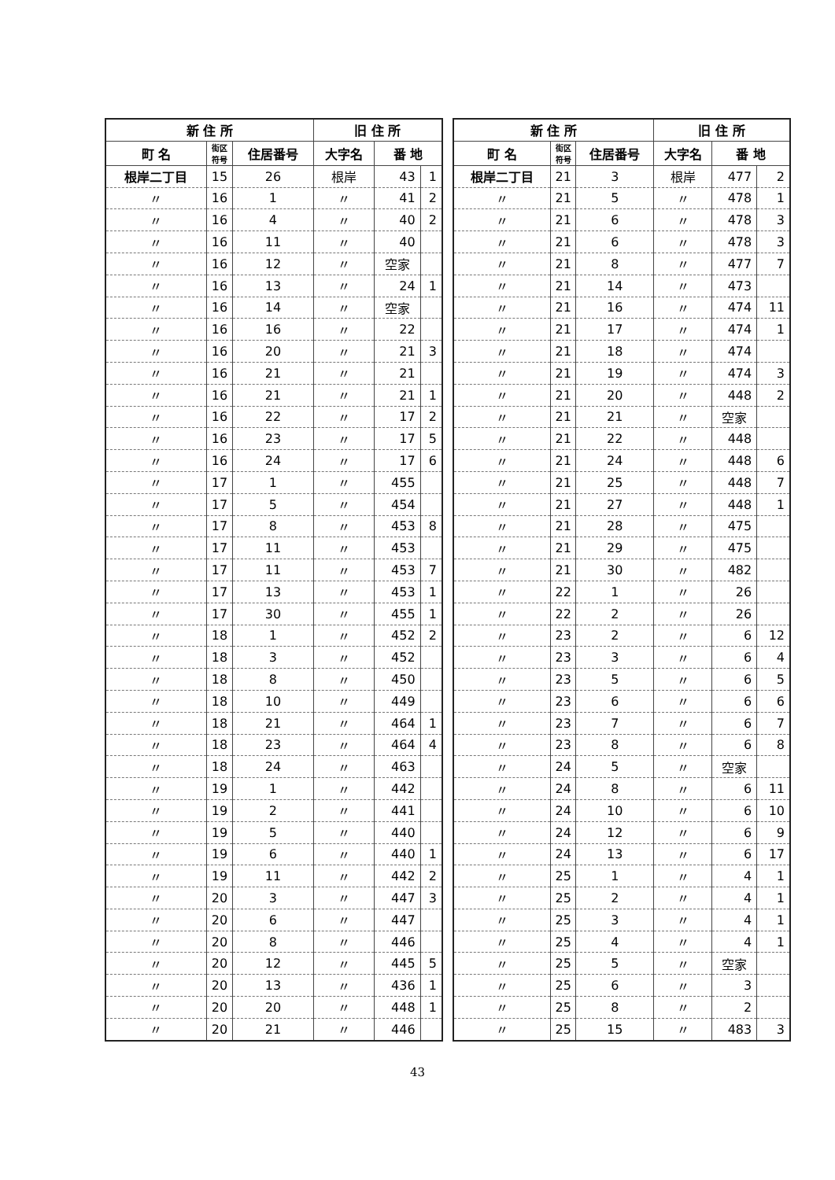| 新 住 所 | | | 旧 住 所 | | |
| --- | --- | --- | --- | --- | --- |
| 町 名 | 街区 符号 | 住居番号 | 大字名 | 番 地 | |
| 根岸二丁目 | 15 | 26 | 根岸 | 43 | 1 |
| 〃 | 16 | 1 | 〃 | 41 | 2 |
| 〃 | 16 | 4 | 〃 | 40 | 2 |
| 〃 | 16 | 11 | 〃 | 40 | |
| 〃 | 16 | 12 | 〃 | 空家 | |
| 〃 | 16 | 13 | 〃 | 24 | 1 |
| 〃 | 16 | 14 | 〃 | 空家 | |
| 〃 | 16 | 16 | 〃 | 22 | |
| 〃 | 16 | 20 | 〃 | 21 | 3 |
| 〃 | 16 | 21 | 〃 | 21 | |
| 〃 | 16 | 21 | 〃 | 21 | 1 |
| 〃 | 16 | 22 | 〃 | 17 | 2 |
| 〃 | 16 | 23 | 〃 | 17 | 5 |
| 〃 | 16 | 24 | 〃 | 17 | 6 |
| 〃 | 17 | 1 | 〃 | 455 | |
| 〃 | 17 | 5 | 〃 | 454 | |
| 〃 | 17 | 8 | 〃 | 453 | 8 |
| 〃 | 17 | 11 | 〃 | 453 | |
| 〃 | 17 | 11 | 〃 | 453 | 7 |
| 〃 | 17 | 13 | 〃 | 453 | 1 |
| 〃 | 17 | 30 | 〃 | 455 | 1 |
| 〃 | 18 | 1 | 〃 | 452 | 2 |
| 〃 | 18 | 3 | 〃 | 452 | |
| 〃 | 18 | 8 | 〃 | 450 | |
| 〃 | 18 | 10 | 〃 | 449 | |
| 〃 | 18 | 21 | 〃 | 464 | 1 |
| 〃 | 18 | 23 | 〃 | 464 | 4 |
| 〃 | 18 | 24 | 〃 | 463 | |
| 〃 | 19 | 1 | 〃 | 442 | |
| 〃 | 19 | 2 | 〃 | 441 | |
| 〃 | 19 | 5 | 〃 | 440 | |
| 〃 | 19 | 6 | 〃 | 440 | 1 |
| 〃 | 19 | 11 | 〃 | 442 | 2 |
| 〃 | 20 | 3 | 〃 | 447 | 3 |
| 〃 | 20 | 6 | 〃 | 447 | |
| 〃 | 20 | 8 | 〃 | 446 | |
| 〃 | 20 | 12 | 〃 | 445 | 5 |
| 〃 | 20 | 13 | 〃 | 436 | 1 |
| 〃 | 20 | 20 | 〃 | 448 | 1 |
| 〃 | 20 | 21 | 〃 | 446 | |
| 新 住 所 | | | 旧 住 所 | | |
| --- | --- | --- | --- | --- | --- |
| 町 名 | 街区 符号 | 住居番号 | 大字名 | 番 地 | |
| 根岸二丁目 | 21 | 3 | 根岸 | 477 | 2 |
| 〃 | 21 | 5 | 〃 | 478 | 1 |
| 〃 | 21 | 6 | 〃 | 478 | 3 |
| 〃 | 21 | 6 | 〃 | 478 | 3 |
| 〃 | 21 | 8 | 〃 | 477 | 7 |
| 〃 | 21 | 14 | 〃 | 473 | |
| 〃 | 21 | 16 | 〃 | 474 | 11 |
| 〃 | 21 | 17 | 〃 | 474 | 1 |
| 〃 | 21 | 18 | 〃 | 474 | |
| 〃 | 21 | 19 | 〃 | 474 | 3 |
| 〃 | 21 | 20 | 〃 | 448 | 2 |
| 〃 | 21 | 21 | 〃 | 空家 | |
| 〃 | 21 | 22 | 〃 | 448 | |
| 〃 | 21 | 24 | 〃 | 448 | 6 |
| 〃 | 21 | 25 | 〃 | 448 | 7 |
| 〃 | 21 | 27 | 〃 | 448 | 1 |
| 〃 | 21 | 28 | 〃 | 475 | |
| 〃 | 21 | 29 | 〃 | 475 | |
| 〃 | 21 | 30 | 〃 | 482 | |
| 〃 | 22 | 1 | 〃 | 26 | |
| 〃 | 22 | 2 | 〃 | 26 | |
| 〃 | 23 | 2 | 〃 | 6 | 12 |
| 〃 | 23 | 3 | 〃 | 6 | 4 |
| 〃 | 23 | 5 | 〃 | 6 | 5 |
| 〃 | 23 | 6 | 〃 | 6 | 6 |
| 〃 | 23 | 7 | 〃 | 6 | 7 |
| 〃 | 23 | 8 | 〃 | 6 | 8 |
| 〃 | 24 | 5 | 〃 | 空家 | |
| 〃 | 24 | 8 | 〃 | 6 | 11 |
| 〃 | 24 | 10 | 〃 | 6 | 10 |
| 〃 | 24 | 12 | 〃 | 6 | 9 |
| 〃 | 24 | 13 | 〃 | 6 | 17 |
| 〃 | 25 | 1 | 〃 | 4 | 1 |
| 〃 | 25 | 2 | 〃 | 4 | 1 |
| 〃 | 25 | 3 | 〃 | 4 | 1 |
| 〃 | 25 | 4 | 〃 | 4 | 1 |
| 〃 | 25 | 5 | 〃 | 空家 | |
| 〃 | 25 | 6 | 〃 | 3 | |
| 〃 | 25 | 8 | 〃 | 2 | |
| 〃 | 25 | 15 | 〃 | 483 | 3 |
43